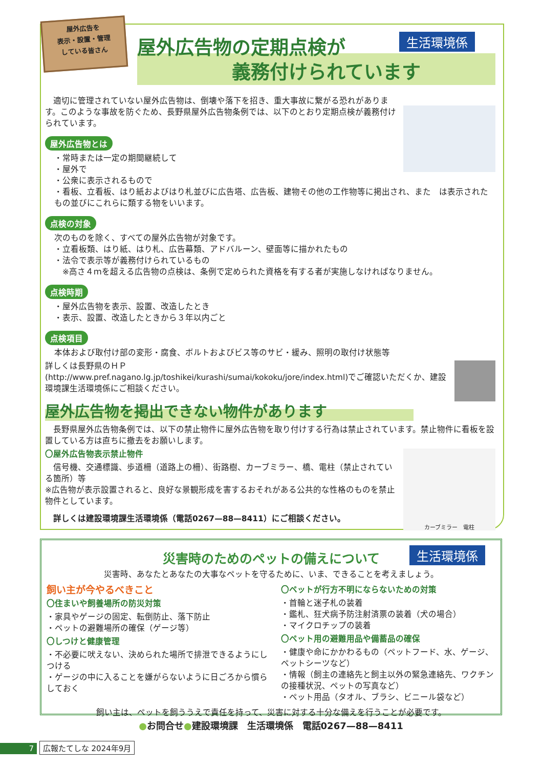屋外広告を
表示・設置・管理
している皆さん
生活環境係
屋外広告物の定期点検が
　　　　　義務付けられています
　適切に管理されていない屋外広告物は、倒壊や落下を招き、重大事故に繋がる恐れがあります。このような事故を防ぐため、長野県屋外広告物条例では、以下のとおり定期点検が義務付けられています。
屋外広告物とは
・常時または一定の期間継続して
・屋外で
・公衆に表示されるもので
・看板、立看板、はり紙およびはり札並びに広告塔、広告板、建物その他の工作物等に掲出され、また　は表示されたもの並びにこれらに類する物をいいます。
点検の対象
次のものを除く、すべての屋外広告物が対象です。
・立看板類、はり紙、はり札、広告幕類、アドバルーン、壁面等に描かれたもの
・法令で表示等が義務付けられているもの
　※高さ４ｍを超える広告物の点検は、条例で定められた資格を有する者が実施しなければなりません。
点検時期
・屋外広告物を表示、設置、改造したとき
・表示、設置、改造したときから３年以内ごと
点検項目
本体および取付け部の変形・腐食、ボルトおよびビス等のサビ・緩み、照明の取付け状態等
詳しくは長野県のＨＰ
(http://www.pref.nagano.lg.jp/toshikei/kurashi/sumai/kokoku/jore/index.html)でご確認いただくか、建設環境課生活環境係にご相談ください。
屋外広告物を掲出できない物件があります
　長野県屋外広告物条例では、以下の禁止物件に屋外広告物を取り付けする行為は禁止されています。禁止物件に看板を設置している方は直ちに撤去をお願いします。
カーブミラー　電柱
〇屋外広告物表示禁止物件
　信号機、交通標識、歩道柵（道路上の柵）、街路樹、カーブミラー、橋、電柱（禁止されている箇所）等
※広告物が表示設置されると、良好な景観形成を害するおそれがある公共的な性格のものを禁止物件としています。
　詳しくは建設環境課生活環境係（電話0267—88—8411）にご相談ください。
生活環境係
災害時のためのペットの備えについて
災害時、あなたとあなたの大事なペットを守るために、いま、できることを考えましょう。
飼い主が今やるべきこと
〇住まいや飼養場所の防災対策
・家具やゲージの固定、転倒防止、落下防止
・ペットの避難場所の確保（ゲージ等）
〇しつけと健康管理
・不必要に吠えない、決められた場所で排泄できるようにしつける
・ゲージの中に入ることを嫌がらないように日ごろから慣らしておく
〇ペットが行方不明にならないための対策
・首輪と迷子札の装着
・鑑札、狂犬病予防注射済票の装着（犬の場合）
・マイクロチップの装着
〇ペット用の避難用品や備蓄品の確保
・健康や命にかかわるもの（ペットフード、水、ゲージ、ペットシーツなど）
・情報（飼主の連絡先と飼主以外の緊急連絡先、ワクチンの接種状況、ペットの写真など）
・ペット用品（タオル、ブラシ、ビニール袋など）
飼い主は、ペットを飼ううえで責任を持って、災害に対する十分な備えを行うことが必要です。
●お問合せ●建設環境課　生活環境係　電話0267—88—8411
7 広報たてしな 2024年9月